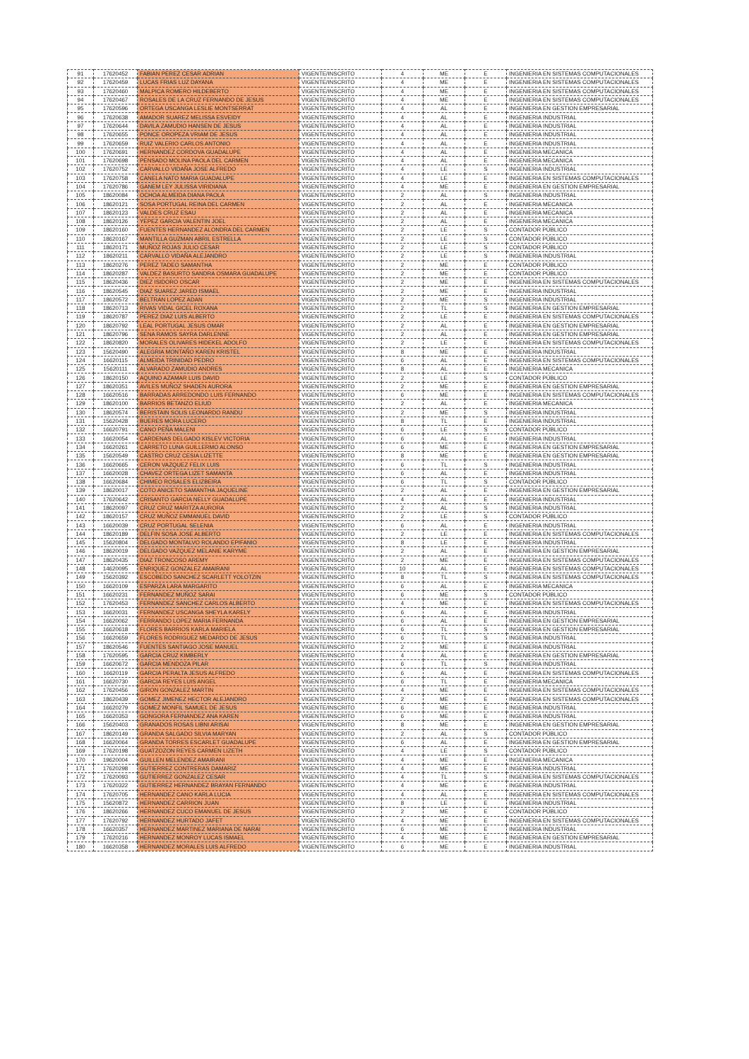| 91 | 17620452 | FABIAN PEREZ CESAR ADRIAN | VIGENTE/INSCRITO | 4 | ME | E | INGENIERIA EN SISTEMAS COMPUTACIONALES |
| 92 | 17620459 | LUCAS FRIAS LUZ DAYANA | VIGENTE/INSCRITO | 4 | ME | E | INGENIERIA EN SISTEMAS COMPUTACIONALES |
| 93 | 17620460 | MALPICA ROMERO HILDEBERTO | VIGENTE/INSCRITO | 4 | ME | E | INGENIERIA EN SISTEMAS COMPUTACIONALES |
| 94 | 17620467 | ROSALES DE LA CRUZ FERNANDO DE JESUS | VIGENTE/INSCRITO | 4 | ME | E | INGENIERIA EN SISTEMAS COMPUTACIONALES |
| 95 | 17620596 | ORTEGA USCANGA LESLIE MONTSERRAT | VIGENTE/INSCRITO | 4 | AL | E | INGENIERIA EN GESTION EMPRESARIAL |
| 96 | 17620638 | AMADOR SUAREZ MELISSA ESVEIDY | VIGENTE/INSCRITO | 4 | AL | E | INGENIERIA INDUSTRIAL |
| 97 | 17620644 | DAVILA ZAMUDIO HANSEN DE JESUS | VIGENTE/INSCRITO | 4 | AL | E | INGENIERIA INDUSTRIAL |
| 98 | 17620655 | PONCE OROPEZA VRIAM DE JESUS | VIGENTE/INSCRITO | 4 | AL | E | INGENIERIA INDUSTRIAL |
| 99 | 17620659 | RUIZ VALERIO CARLOS ANTONIO | VIGENTE/INSCRITO | 4 | AL | E | INGENIERIA INDUSTRIAL |
| 100 | 17620691 | HERNANDEZ CORDOVA GUADALUPE | VIGENTE/INSCRITO | 4 | AL | E | INGENIERIA MECANICA |
| 101 | 17620698 | PENSADO MOLINA PAOLA DEL CARMEN | VIGENTE/INSCRITO | 4 | AL | E | INGENIERIA MECANICA |
| 102 | 17620752 | CARVALLO VIDAÑA JOSE ALFREDO | VIGENTE/INSCRITO | 4 | LE | S | INGENIERIA INDUSTRIAL |
| 103 | 17620758 | CANELA NATO MARIA GUADALUPE | VIGENTE/INSCRITO | 4 | LE | E | INGENIERIA EN SISTEMAS COMPUTACIONALES |
| 104 | 17620786 | GANEM LEY JULISSA VIRIDIANA | VIGENTE/INSCRITO | 4 | ME | E | INGENIERIA EN GESTION EMPRESARIAL |
| 105 | 18620084 | OCHOA ALMEIDA DIANA PAOLA | VIGENTE/INSCRITO | 2 | AL | S | INGENIERIA INDUSTRIAL |
| 106 | 18620121 | SOSA PORTUGAL REINA DEL CARMEN | VIGENTE/INSCRITO | 2 | AL | E | INGENIERIA MECANICA |
| 107 | 18620123 | VALDES CRUZ ESAU | VIGENTE/INSCRITO | 2 | AL | E | INGENIERIA MECANICA |
| 108 | 18620126 | YEPEZ GARCIA VALENTIN JOEL | VIGENTE/INSCRITO | 2 | AL | E | INGENIERIA MECANICA |
| 109 | 18620160 | FUENTES HERNANDEZ ALONDRA DEL CARMEN | VIGENTE/INSCRITO | 2 | LE | S | CONTADOR PÚBLICO |
| 110 | 18620167 | MANTILLA GUZMAN ABRIL ESTRELLA | VIGENTE/INSCRITO | 2 | LE | S | CONTADOR PÚBLICO |
| 111 | 18620171 | MUÑOZ ROJAS JULIO CESAR | VIGENTE/INSCRITO | 2 | LE | S | CONTADOR PÚBLICO |
| 112 | 18620211 | CARVALLO VIDAÑA ALEJANDRO | VIGENTE/INSCRITO | 2 | LE | S | INGENIERIA INDUSTRIAL |
| 113 | 18620276 | PEREZ TADEO SAMANTHA | VIGENTE/INSCRITO | 2 | ME | E | CONTADOR PÚBLICO |
| 114 | 18620287 | VALDEZ BASURTO SANDRA OSMARA GUADALUPE | VIGENTE/INSCRITO | 2 | ME | E | CONTADOR PÚBLICO |
| 115 | 18620436 | DIEZ ISIDORO OSCAR | VIGENTE/INSCRITO | 2 | ME | E | INGENIERIA EN SISTEMAS COMPUTACIONALES |
| 116 | 18620545 | DIAZ SUAREZ JARED ISMAEL | VIGENTE/INSCRITO | 2 | ME | E | INGENIERIA INDUSTRIAL |
| 117 | 18620572 | BELTRAN LOPEZ ADAN | VIGENTE/INSCRITO | 2 | ME | S | INGENIERIA INDUSTRIAL |
| 118 | 18620713 | RIVAS VIDAL GICEL ROXANA | VIGENTE/INSCRITO | 2 | TL | S | INGENIERIA EN GESTION EMPRESARIAL |
| 119 | 18620787 | PEREZ DIAZ LUIS ALBERTO | VIGENTE/INSCRITO | 2 | LE | E | INGENIERIA EN SISTEMAS COMPUTACIONALES |
| 120 | 18620792 | LEAL PORTUGAL JESUS OMAR | VIGENTE/INSCRITO | 2 | AL | E | INGENIERIA EN GESTION EMPRESARIAL |
| 121 | 18620796 | SENA RAMOS SAYRA DARLENNE | VIGENTE/INSCRITO | 2 | AL | E | INGENIERIA EN GESTION EMPRESARIAL |
| 122 | 18620820 | MORALES OLIVARES HIDEKEL ADOLFO | VIGENTE/INSCRITO | 2 | LE | E | INGENIERIA EN SISTEMAS COMPUTACIONALES |
| 123 | 15620490 | ALEGRIA MONTAÑO KAREN KRISTEL | VIGENTE/INSCRITO | 8 | ME | E | INGENIERIA INDUSTRIAL |
| 124 | 16620115 | ALMEIDA TRINIDAD PEDRO | VIGENTE/INSCRITO | 6 | AL | E | INGENIERIA EN SISTEMAS COMPUTACIONALES |
| 125 | 15620111 | ALVARADO ZAMUDIO ANDRES | VIGENTE/INSCRITO | 8 | AL | E | INGENIERIA MECANICA |
| 126 | 18620150 | AQUINO AZAMAR LUIS DAVID | VIGENTE/INSCRITO | 2 | LE | S | CONTADOR PÚBLICO |
| 127 | 18620351 | AVILES MUÑOZ SHADEN AURORA | VIGENTE/INSCRITO | 2 | ME | E | INGENIERIA EN GESTION EMPRESARIAL |
| 128 | 16620516 | BARRADAS ARREDONDO LUIS FERNANDO | VIGENTE/INSCRITO | 6 | ME | E | INGENIERIA EN SISTEMAS COMPUTACIONALES |
| 129 | 18620100 | BARRIOS BETANZO ELIUD | VIGENTE/INSCRITO | 2 | AL | E | INGENIERIA MECANICA |
| 130 | 18620574 | BERISTAIN SOLIS LEONARDO RANDU | VIGENTE/INSCRITO | 2 | ME | S | INGENIERIA INDUSTRIAL |
| 131 | 15620428 | BUERES MORA LUCERO | VIGENTE/INSCRITO | 8 | TL | E | INGENIERIA INDUSTRIAL |
| 132 | 16620791 | CANO PEÑA MALENI | VIGENTE/INSCRITO | 6 | LE | S | CONTADOR PÚBLICO |
| 133 | 16620054 | CARDENAS DELGADO KISLEV VICTORIA | VIGENTE/INSCRITO | 6 | AL | E | INGENIERIA INDUSTRIAL |
| 134 | 16620261 | CARRETO LUNA GUILLERMO ALONSO | VIGENTE/INSCRITO | 6 | ME | E | INGENIERIA EN GESTION EMPRESARIAL |
| 135 | 15620549 | CASTRO CRUZ CESIA LIZETTE | VIGENTE/INSCRITO | 8 | ME | E | INGENIERIA EN GESTION EMPRESARIAL |
| 136 | 16620665 | CERON VAZQUEZ FELIX LUIS | VIGENTE/INSCRITO | 6 | TL | S | INGENIERIA INDUSTRIAL |
| 137 | 16620028 | CHAVEZ ORTEGA LIZET SAMANTA | VIGENTE/INSCRITO | 6 | AL | E | INGENIERIA INDUSTRIAL |
| 138 | 16620684 | CHIMEO ROSALES ELIZBEIRA | VIGENTE/INSCRITO | 6 | TL | S | CONTADOR PÚBLICO |
| 139 | 18620017 | COTO ANICETO SAMANTHA JAQUELINE | VIGENTE/INSCRITO | 2 | AL | E | INGENIERIA EN GESTION EMPRESARIAL |
| 140 | 17620642 | CRISANTO GARCIA NELLY GUADALUPE | VIGENTE/INSCRITO | 4 | AL | E | INGENIERIA INDUSTRIAL |
| 141 | 18620097 | CRUZ CRUZ MARITZA AURORA | VIGENTE/INSCRITO | 2 | AL | S | INGENIERIA INDUSTRIAL |
| 142 | 18620157 | CRUZ MUÑOZ EMMANUEL DAVID | VIGENTE/INSCRITO | 2 | LE | S | CONTADOR PÚBLICO |
| 143 | 16620039 | CRUZ PORTUGAL SELENIA | VIGENTE/INSCRITO | 6 | AL | E | INGENIERIA INDUSTRIAL |
| 144 | 18620189 | DELFIN SOSA JOSE ALBERTO | VIGENTE/INSCRITO | 2 | LE | E | INGENIERIA EN SISTEMAS COMPUTACIONALES |
| 145 | 15620804 | DELGADO MONTALVO ROLANDO EPIFANIO | VIGENTE/INSCRITO | 8 | LE | E | INGENIERIA INDUSTRIAL |
| 146 | 18620019 | DELGADO VAZQUEZ MELANIE KARYME | VIGENTE/INSCRITO | 2 | AL | E | INGENIERIA EN GESTION EMPRESARIAL |
| 147 | 18620435 | DIAZ TRONCOSO AREMY | VIGENTE/INSCRITO | 2 | ME | E | INGENIERIA EN SISTEMAS COMPUTACIONALES |
| 148 | 14620095 | ENRIQUEZ GONZALEZ AMAIRANI | VIGENTE/INSCRITO | 10 | AL | E | INGENIERIA EN SISTEMAS COMPUTACIONALES |
| 149 | 15620392 | ESCOBEDO SANCHEZ SCARLETT YOLOTZIN | VIGENTE/INSCRITO | 8 | TL | S | INGENIERIA EN SISTEMAS COMPUTACIONALES |
| 150 | 16620109 | ESPARZA LARA MARGARITO | VIGENTE/INSCRITO | 6 | AL | E | INGENIERIA MECANICA |
| 151 | 16620231 | FERNANDEZ MUÑOZ SARAI | VIGENTE/INSCRITO | 6 | ME | S | CONTADOR PÚBLICO |
| 152 | 17620453 | FERNANDEZ SANCHEZ CARLOS ALBERTO | VIGENTE/INSCRITO | 4 | ME | E | INGENIERIA EN SISTEMAS COMPUTACIONALES |
| 153 | 16620031 | FERNANDEZ USCANGA SHEYLA KARELY | VIGENTE/INSCRITO | 6 | AL | E | INGENIERIA INDUSTRIAL |
| 154 | 16620062 | FERRANDO LOPEZ MARIA FERNANDA | VIGENTE/INSCRITO | 6 | AL | E | INGENIERIA EN GESTION EMPRESARIAL |
| 155 | 16620618 | FLORES BARRIOS KARLA MARIELA | VIGENTE/INSCRITO | 6 | TL | S | INGENIERIA EN GESTION EMPRESARIAL |
| 156 | 16620659 | FLORES RODRIGUEZ MEDARDO DE JESUS | VIGENTE/INSCRITO | 6 | TL | S | INGENIERIA INDUSTRIAL |
| 157 | 18620546 | FUENTES SANTIAGO JOSE MANUEL | VIGENTE/INSCRITO | 2 | ME | E | INGENIERIA INDUSTRIAL |
| 158 | 17620595 | GARCIA CRUZ KIMBERLY | VIGENTE/INSCRITO | 4 | AL | E | INGENIERIA EN GESTION EMPRESARIAL |
| 159 | 16620672 | GARCIA MENDOZA PILAR | VIGENTE/INSCRITO | 6 | TL | S | INGENIERIA INDUSTRIAL |
| 160 | 16620119 | GARCIA PERALTA JESUS ALFREDO | VIGENTE/INSCRITO | 6 | AL | E | INGENIERIA EN SISTEMAS COMPUTACIONALES |
| 161 | 16620730 | GARCIA REYES LUIS ANGEL | VIGENTE/INSCRITO | 6 | TL | E | INGENIERIA MECANICA |
| 162 | 17620456 | GIRON GONZALEZ MARTIN | VIGENTE/INSCRITO | 4 | ME | E | INGENIERIA EN SISTEMAS COMPUTACIONALES |
| 163 | 18620439 | GOMEZ JIMENEZ HECTOR ALEJANDRO | VIGENTE/INSCRITO | 2 | ME | E | INGENIERIA EN SISTEMAS COMPUTACIONALES |
| 164 | 16620279 | GOMEZ MONFIL SAMUEL DE JESUS | VIGENTE/INSCRITO | 6 | ME | E | INGENIERIA INDUSTRIAL |
| 165 | 16620353 | GONGORA FERNANDEZ ANA KAREN | VIGENTE/INSCRITO | 6 | ME | E | INGENIERIA INDUSTRIAL |
| 166 | 15620403 | GRANADOS ROSAS LIBNI ARISAI | VIGENTE/INSCRITO | 8 | ME | E | INGENIERIA EN GESTION EMPRESARIAL |
| 167 | 18620149 | GRANDA SALGADO SILVIA MARYAN | VIGENTE/INSCRITO | 2 | AL | S | CONTADOR PÚBLICO |
| 168 | 16620064 | GRANDA TORRES ESCARLET GUADALUPE | VIGENTE/INSCRITO | 6 | AL | E | INGENIERIA EN GESTION EMPRESARIAL |
| 169 | 17620198 | GUATZOZON REYES CARMEN LIZETH | VIGENTE/INSCRITO | 4 | LE | S | CONTADOR PÚBLICO |
| 170 | 19620004 | GUILLEN MELENDEZ AMAIRANI | VIGENTE/INSCRITO | 4 | ME | E | INGENIERIA MECANICA |
| 171 | 17620298 | GUTIERREZ CONTRERAS DAMARIZ | VIGENTE/INSCRITO | 4 | ME | E | INGENIERIA INDUSTRIAL |
| 172 | 17620093 | GUTIERREZ GONZALEZ CESAR | VIGENTE/INSCRITO | 4 | TL | S | INGENIERIA EN SISTEMAS COMPUTACIONALES |
| 173 | 17620322 | GUTIERREZ HERNANDEZ BRAYAN FERNANDO | VIGENTE/INSCRITO | 4 | ME | E | INGENIERIA INDUSTRIAL |
| 174 | 17620705 | HERNANDEZ CANO KARLA LUCIA | VIGENTE/INSCRITO | 4 | AL | E | INGENIERIA EN SISTEMAS COMPUTACIONALES |
| 175 | 15620872 | HERNANDEZ CARRION JUAN | VIGENTE/INSCRITO | 8 | LE | E | INGENIERIA INDUSTRIAL |
| 176 | 18620266 | HERNANDEZ CUCO EMANUEL DE JESUS | VIGENTE/INSCRITO | 2 | ME | E | CONTADOR PÚBLICO |
| 177 | 17620792 | HERNANDEZ HURTADO JAFET | VIGENTE/INSCRITO | 4 | ME | E | INGENIERIA EN SISTEMAS COMPUTACIONALES |
| 178 | 16620357 | HERNANDEZ MARTINEZ MARIANA DE NARAI | VIGENTE/INSCRITO | 6 | ME | E | INGENIERIA INDUSTRIAL |
| 179 | 17620216 | HERNANDEZ MONROY LUCAS ISMAEL | VIGENTE/INSCRITO | 4 | ME | E | INGENIERIA EN GESTION EMPRESARIAL |
| 180 | 16620358 | HERNANDEZ MORALES LUIS ALFREDO | VIGENTE/INSCRITO | 6 | ME | E | INGENIERIA INDUSTRIAL |